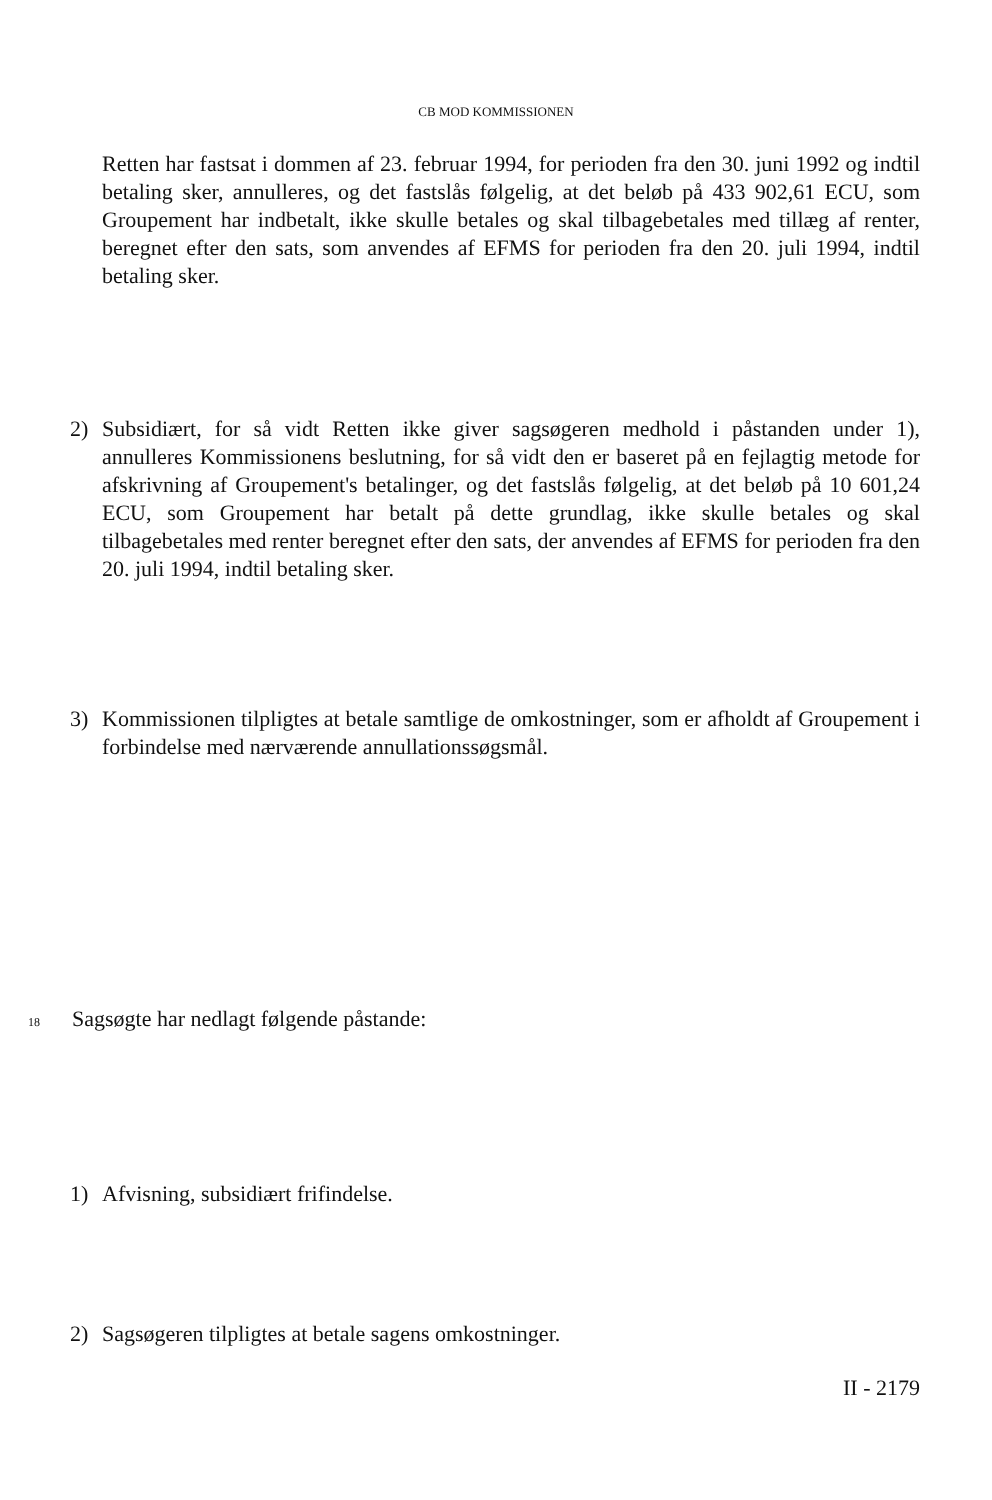CB MOD KOMMISSIONEN
Retten har fastsat i dommen af 23. februar 1994, for perioden fra den 30. juni 1992 og indtil betaling sker, annulleres, og det fastslås følgelig, at det beløb på 433 902,61 ECU, som Groupement har indbetalt, ikke skulle betales og skal tilbagebetales med tillæg af renter, beregnet efter den sats, som anvendes af EFMS for perioden fra den 20. juli 1994, indtil betaling sker.
2) Subsidiært, for så vidt Retten ikke giver sagsøgeren medhold i påstanden under 1), annulleres Kommissionens beslutning, for så vidt den er baseret på en fejlagtig metode for afskrivning af Groupement's betalinger, og det fastslås følgelig, at det beløb på 10 601,24 ECU, som Groupement har betalt på dette grundlag, ikke skulle betales og skal tilbagebetales med renter beregnet efter den sats, der anvendes af EFMS for perioden fra den 20. juli 1994, indtil betaling sker.
3) Kommissionen tilpligtes at betale samtlige de omkostninger, som er afholdt af Groupement i forbindelse med nærværende annullationssøgsmål.
18 Sagsøgte har nedlagt følgende påstande:
1) Afvisning, subsidiært frifindelse.
2) Sagsøgeren tilpligtes at betale sagens omkostninger.
II - 2179